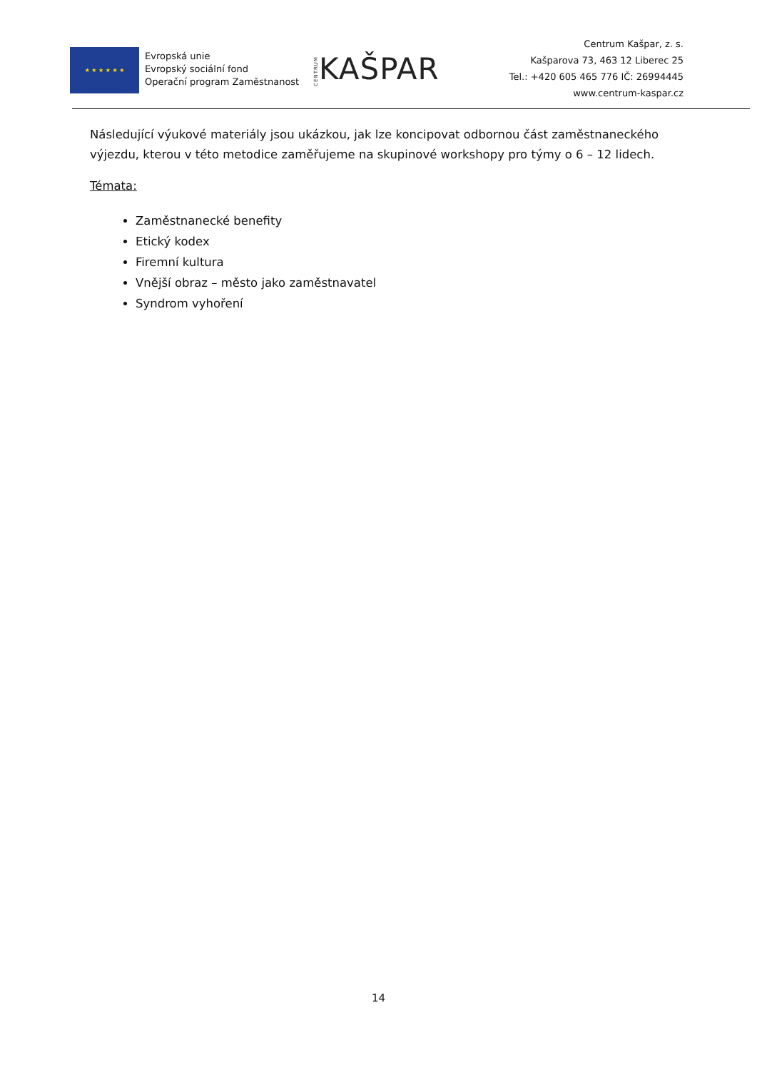★ ★ ★ ★ ★ ★
Evropská unie
Evropský sociální fond
Operační program Zaměstnanost
CENTRUMKAŠPAR
Centrum Kašpar, z. s.
Kašparova 73, 463 12 Liberec 25
Tel.: +420 605 465 776 IČ: 26994445
www.centrum-kaspar.cz
Následující výukové materiály jsou ukázkou, jak lze koncipovat odbornou část zaměstnaneckého výjezdu, kterou v této metodice zaměřujeme na skupinové workshopy pro týmy o 6 – 12 lidech.
Témata:
Zaměstnanecké benefity
Etický kodex
Firemní kultura
Vnější obraz – město jako zaměstnavatel
Syndrom vyhoření
14